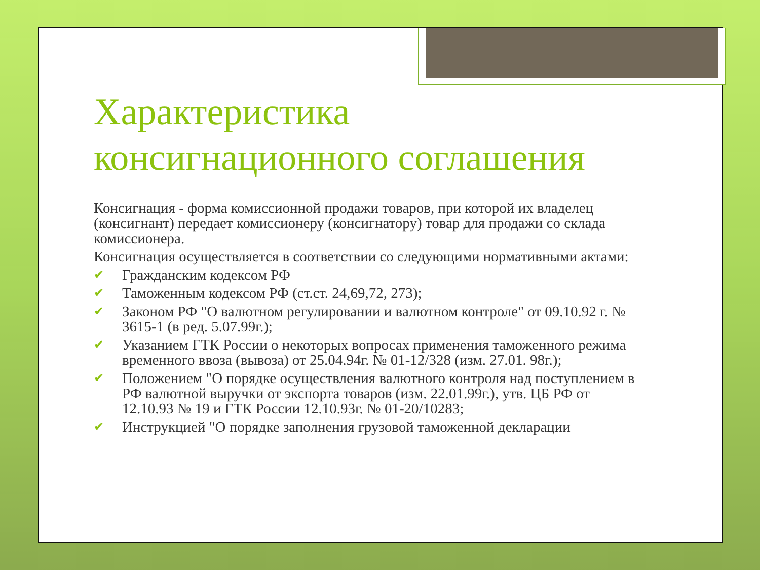Характеристика консигнационного соглашения
Консигнация - форма комиссионной продажи товаров, при которой их владелец (консигнант) передает комиссионеру (консигнатору) товар для продажи со склада комиссионера.
Консигнация осуществляется в соответствии со следующими нормативными актами:
✔ Гражданским кодексом РФ
✔ Таможенным кодексом РФ (ст.ст. 24,69,72, 273);
✔ Законом РФ "О валютном регулировании и валютном контроле" от 09.10.92 г. № 3615-1 (в ред. 5.07.99г.);
✔ Указанием ГТК России о некоторых вопросах применения таможенного режима временного ввоза (вывоза) от 25.04.94г. № 01-12/328 (изм. 27.01. 98г.);
✔ Положением "О порядке осуществления валютного контроля над поступлением в РФ валютной выручки от экспорта товаров (изм. 22.01.99г.), утв. ЦБ РФ от 12.10.93 № 19 и ГТК России 12.10.93г. № 01-20/10283;
✔ Инструкцией "О порядке заполнения грузовой таможенной декларации